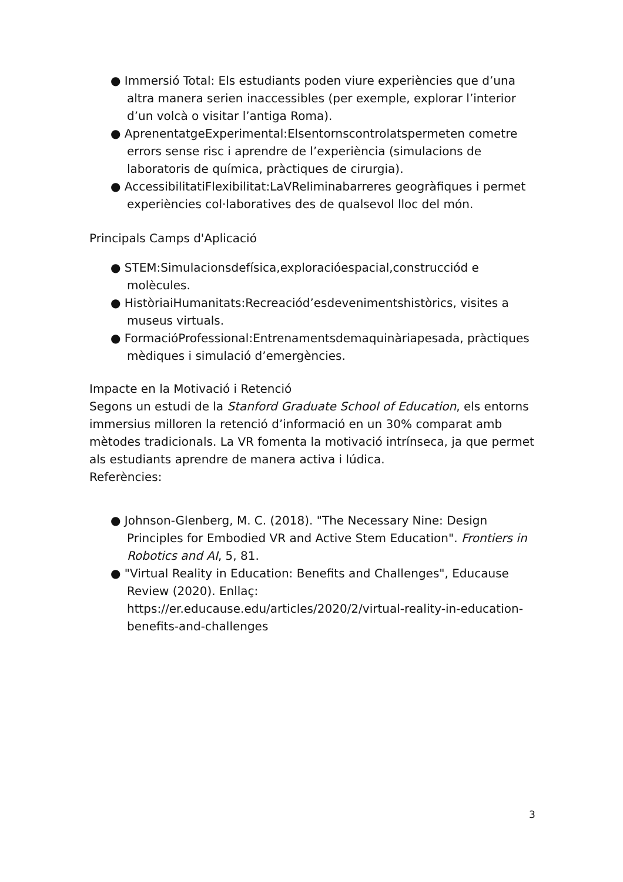● Immersió Total: Els estudiants poden viure experiències que d’una altra manera serien inaccessibles (per exemple, explorar l’interior d’un volcà o visitar l’antiga Roma).
● AprenentatgeExperimental:Elsentornscontrolatspermeten cometre errors sense risc i aprendre de l’experiència (simulacions de laboratoris de química, pràctiques de cirurgia).
● AccessibilitatiFlexibilitat:LaVReliminabarreres geogràfiques i permet experiències col·laboratives des de qualsevol lloc del món.
Principals Camps d'Aplicació
● STEM:Simulacionsdefísica,exploracióespacial,construcciód e molècules.
● HistòriaiHumanitats:Recreaciód’esdevenimentshistòrics, visites a museus virtuals.
● FormacióProfessional:Entrenamentsdemaquinàriapesada, pràctiques mèdiques i simulació d’emergències.
Impacte en la Motivació i Retenció
Segons un estudi de la Stanford Graduate School of Education, els entorns immersius milloren la retenció d’informació en un 30% comparat amb mètodes tradicionals. La VR fomenta la motivació intrínseca, ja que permet als estudiants aprendre de manera activa i lúdica.
Referències:
● Johnson-Glenberg, M. C. (2018). "The Necessary Nine: Design Principles for Embodied VR and Active Stem Education". Frontiers in Robotics and AI, 5, 81.
● "Virtual Reality in Education: Benefits and Challenges", Educause Review (2020). Enllaç: https://er.educause.edu/articles/2020/2/virtual-reality-in-education-benefits-and-challenges
3